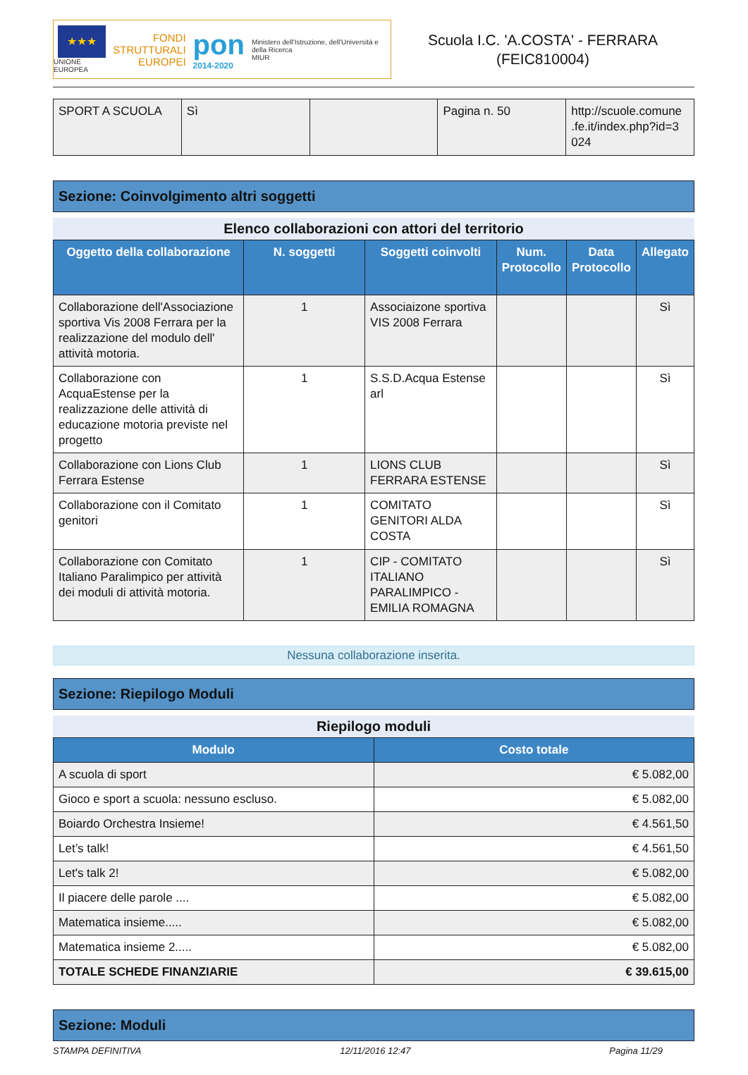★★★
UNIONE EUROPEA
FONDI
STRUTTURALI
EUROPEI
pon
2014-2020
Ministero dell'Istruzione, dell'Università e della Ricerca
MIUR
Scuola I.C. 'A.COSTA' - FERRARA
(FEIC810004)
| SPORT A SCUOLA | Sì | | Pagina n. 50 | http://scuole.comune .fe.it/index.php?id=3 024 |
Sezione: Coinvolgimento altri soggetti
Elenco collaborazioni con attori del territorio
| Oggetto della collaborazione | N. soggetti | Soggetti coinvolti | Num. Protocollo | Data Protocollo | Allegato |
| --- | --- | --- | --- | --- | --- |
| Collaborazione dell'Associazione sportiva Vis 2008 Ferrara per la realizzazione del modulo dell' attività motoria. | 1 | Associaizone sportiva VIS 2008 Ferrara | | | Sì |
| Collaborazione con AcquaEstense per la realizzazione delle attività di educazione motoria previste nel progetto | 1 | S.S.D.Acqua Estense arl | | | Sì |
| Collaborazione con Lions Club Ferrara Estense | 1 | LIONS CLUB FERRARA ESTENSE | | | Sì |
| Collaborazione con il Comitato genitori | 1 | COMITATO GENITORI ALDA COSTA | | | Sì |
| Collaborazione con Comitato Italiano Paralimpico per attività dei moduli di attività motoria. | 1 | CIP - COMITATO ITALIANO PARALIMPICO -EMILIA ROMAGNA | | | Sì |
Nessuna collaborazione inserita.
Sezione: Riepilogo Moduli
Riepilogo moduli
| Modulo | Costo totale |
| --- | --- |
| A scuola di sport | € 5.082,00 |
| Gioco e sport a scuola: nessuno escluso. | € 5.082,00 |
| Boiardo Orchestra Insieme! | € 4.561,50 |
| Let’s talk! | € 4.561,50 |
| Let's talk 2! | € 5.082,00 |
| Il piacere delle parole .... | € 5.082,00 |
| Matematica insieme..... | € 5.082,00 |
| Matematica insieme 2..... | € 5.082,00 |
| TOTALE SCHEDE FINANZIARIE | € 39.615,00 |
Sezione: Moduli
STAMPA DEFINITIVA 12/11/2016 12:47 Pagina 11/29